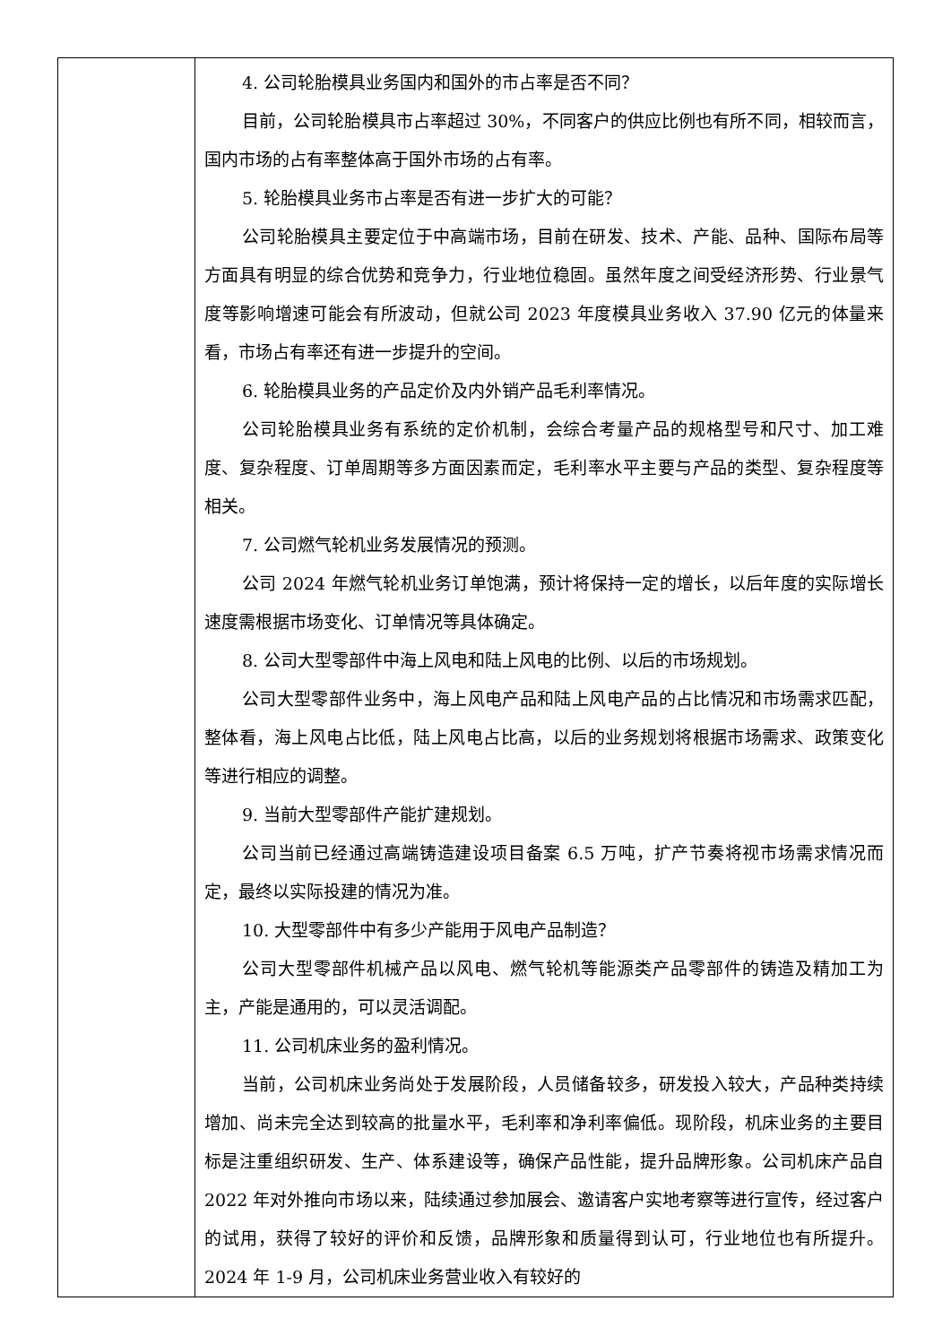| | 4. 公司轮胎模具业务国内和国外的市占率是否不同？ 目前，公司轮胎模具市占率超过 30%，不同客户的供应比例也有所不同，相较而言，国内市场的占有率整体高于国外市场的占有率。 5. 轮胎模具业务市占率是否有进一步扩大的可能？ 公司轮胎模具主要定位于中高端市场，目前在研发、技术、产能、品种、国际布局等方面具有明显的综合优势和竞争力，行业地位稳固。虽然年度之间受经济形势、行业景气度等影响增速可能会有所波动，但就公司 2023 年度模具业务收入 37.90 亿元的体量来看，市场占有率还有进一步提升的空间。 6. 轮胎模具业务的产品定价及内外销产品毛利率情况。 公司轮胎模具业务有系统的定价机制，会综合考量产品的规格型号和尺寸、加工难度、复杂程度、订单周期等多方面因素而定，毛利率水平主要与产品的类型、复杂程度等相关。 7. 公司燃气轮机业务发展情况的预测。 公司 2024 年燃气轮机业务订单饱满，预计将保持一定的增长，以后年度的实际增长速度需根据市场变化、订单情况等具体确定。 8. 公司大型零部件中海上风电和陆上风电的比例、以后的市场规划。 公司大型零部件业务中，海上风电产品和陆上风电产品的占比情况和市场需求匹配，整体看，海上风电占比低，陆上风电占比高，以后的业务规划将根据市场需求、政策变化等进行相应的调整。 9. 当前大型零部件产能扩建规划。 公司当前已经通过高端铸造建设项目备案 6.5 万吨，扩产节奏将视市场需求情况而定，最终以实际投建的情况为准。 10. 大型零部件中有多少产能用于风电产品制造？ 公司大型零部件机械产品以风电、燃气轮机等能源类产品零部件的铸造及精加工为主，产能是通用的，可以灵活调配。 11. 公司机床业务的盈利情况。 当前，公司机床业务尚处于发展阶段，人员储备较多，研发投入较大，产品种类持续增加、尚未完全达到较高的批量水平，毛利率和净利率偏低。现阶段，机床业务的主要目标是注重组织研发、生产、体系建设等，确保产品性能，提升品牌形象。公司机床产品自 2022 年对外推向市场以来，陆续通过参加展会、邀请客户实地考察等进行宣传，经过客户的试用，获得了较好的评价和反馈，品牌形象和质量得到认可，行业地位也有所提升。2024 年 1-9 月，公司机床业务营业收入有较好的 |